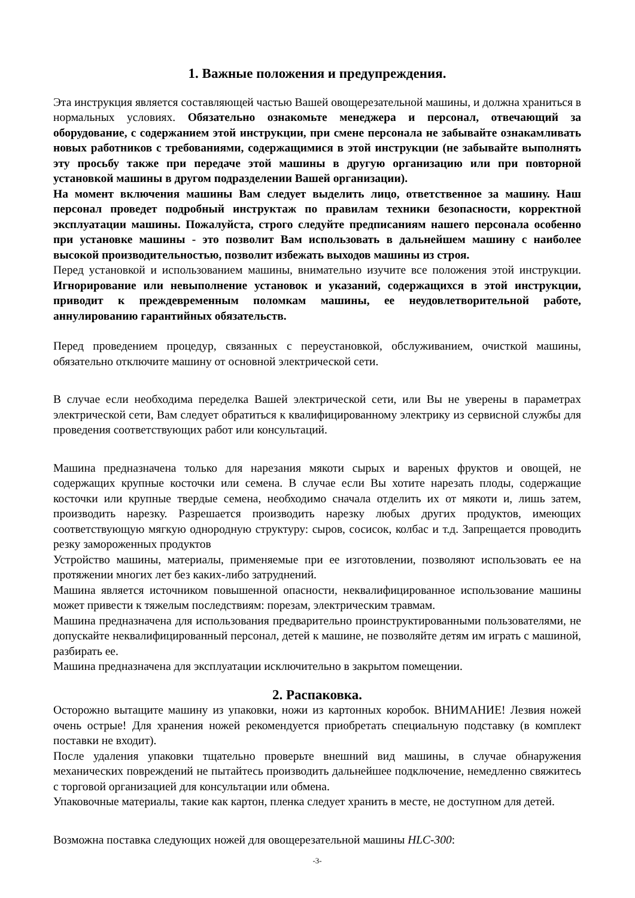1. Важные положения и предупреждения.
Эта инструкция является составляющей частью Вашей овощерезательной машины, и должна храниться в нормальных условиях. Обязательно ознакомьте менеджера и персонал, отвечающий за оборудование, с содержанием этой инструкции, при смене персонала не забывайте ознакамливать новых работников с требованиями, содержащимися в этой инструкции (не забывайте выполнять эту просьбу также при передаче этой машины в другую организацию или при повторной установкой машины в другом подразделении Вашей организации).
На момент включения машины Вам следует выделить лицо, ответственное за машину. Наш персонал проведет подробный инструктаж по правилам техники безопасности, корректной эксплуатации машины. Пожалуйста, строго следуйте предписаниям нашего персонала особенно при установке машины - это позволит Вам использовать в дальнейшем машину с наиболее высокой производительностью, позволит избежать выходов машины из строя.
Перед установкой и использованием машины, внимательно изучите все положения этой инструкции. Игнорирование или невыполнение установок и указаний, содержащихся в этой инструкции, приводит к преждевременным поломкам машины, ее неудовлетворительной работе, аннулированию гарантийных обязательств.
Перед проведением процедур, связанных с переустановкой, обслуживанием, очисткой машины, обязательно отключите машину от основной электрической сети.
В случае если необходима переделка Вашей электрической сети, или Вы не уверены в параметрах электрической сети, Вам следует обратиться к квалифицированному электрику из сервисной службы для проведения соответствующих работ или консультаций.
Машина предназначена только для нарезания мякоти сырых и вареных фруктов и овощей, не содержащих крупные косточки или семена. В случае если Вы хотите нарезать плоды, содержащие косточки или крупные твердые семена, необходимо сначала отделить их от мякоти и, лишь затем, производить нарезку. Разрешается производить нарезку любых других продуктов, имеющих соответствующую мягкую однородную структуру: сыров, сосисок, колбас и т.д. Запрещается проводить резку замороженных продуктов
Устройство машины, материалы, применяемые при ее изготовлении, позволяют использовать ее на протяжении многих лет без каких-либо затруднений.
Машина является источником повышенной опасности, неквалифицированное использование машины может привести к тяжелым последствиям: порезам, электрическим травмам.
Машина предназначена для использования предварительно проинструктированными пользователями, не допускайте неквалифицированный персонал, детей к машине, не позволяйте детям им играть с машиной, разбирать ее.
Машина предназначена для эксплуатации исключительно в закрытом помещении.
2. Распаковка.
Осторожно вытащите машину из упаковки, ножи из картонных коробок. ВНИМАНИЕ! Лезвия ножей очень острые! Для хранения ножей рекомендуется приобретать специальную подставку (в комплект поставки не входит).
После удаления упаковки тщательно проверьте внешний вид машины, в случае обнаружения механических повреждений не пытайтесь производить дальнейшее подключение, немедленно свяжитесь с торговой организацией для консультации или обмена.
Упаковочные материалы, такие как картон, пленка следует хранить в месте, не доступном для детей.
Возможна поставка следующих ножей для овощерезательной машины HLC-300:
-3-